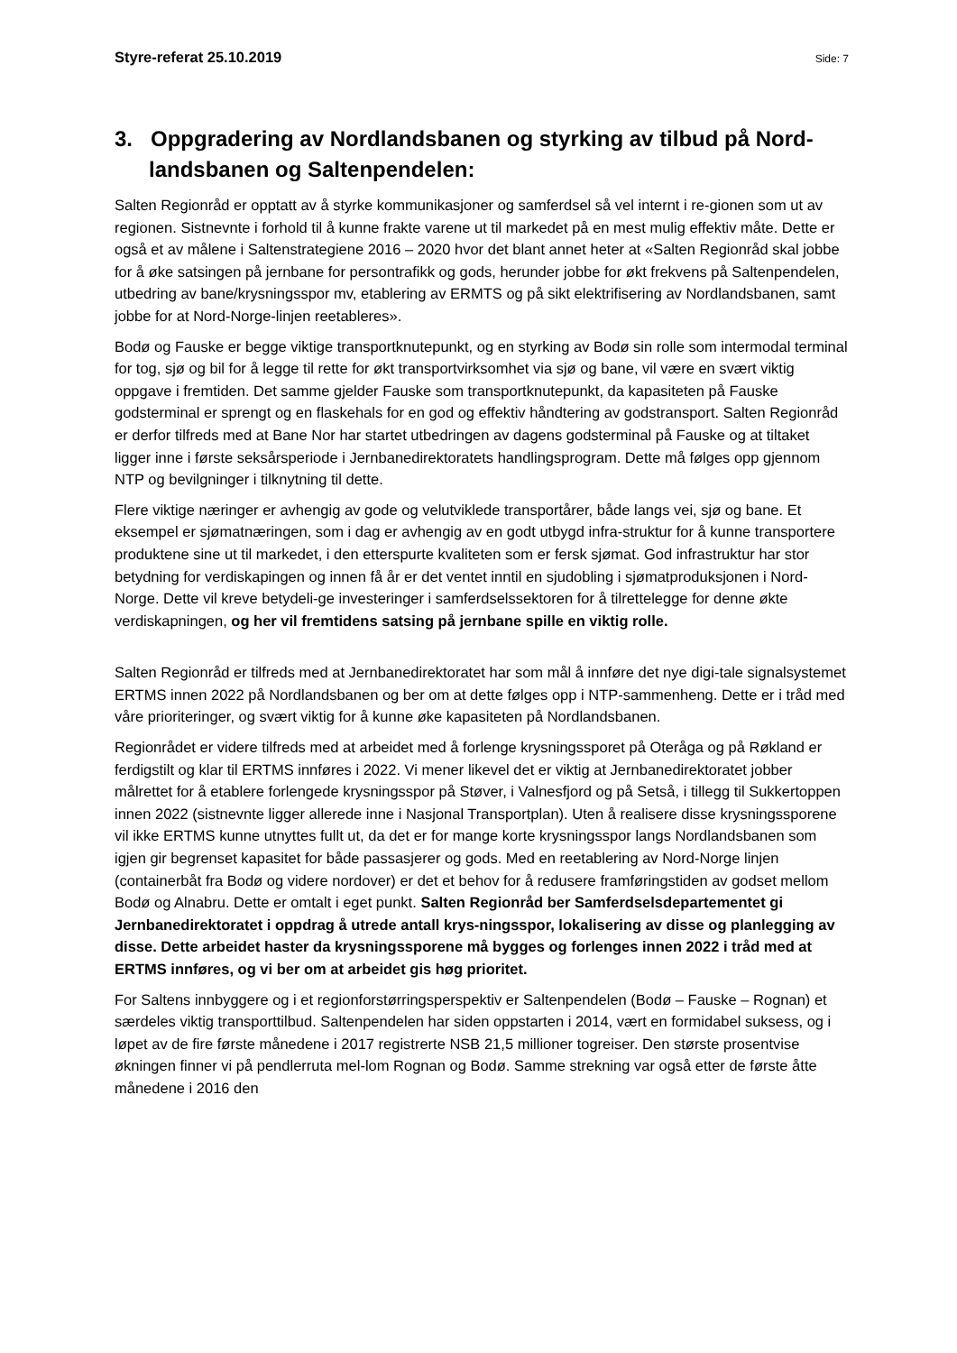Styre-referat 25.10.2019 Side: 7
3. Oppgradering av Nordlandsbanen og styrking av tilbud på Nord-landsbanen og Saltenpendelen:
Salten Regionråd er opptatt av å styrke kommunikasjoner og samferdsel så vel internt i re-gionen som ut av regionen. Sistnevnte i forhold til å kunne frakte varene ut til markedet på en mest mulig effektiv måte. Dette er også et av målene i Saltenstrategiene 2016 – 2020 hvor det blant annet heter at «Salten Regionråd skal jobbe for å øke satsingen på jernbane for persontrafikk og gods, herunder jobbe for økt frekvens på Saltenpendelen, utbedring av bane/krysningsspor mv, etablering av ERMTS og på sikt elektrifisering av Nordlandsbanen, samt jobbe for at Nord-Norge-linjen reetableres».
Bodø og Fauske er begge viktige transportknutepunkt, og en styrking av Bodø sin rolle som intermodal terminal for tog, sjø og bil for å legge til rette for økt transportvirksomhet via sjø og bane, vil være en svært viktig oppgave i fremtiden. Det samme gjelder Fauske som transportknutepunkt, da kapasiteten på Fauske godsterminal er sprengt og en flaskehals for en god og effektiv håndtering av godstransport. Salten Regionråd er derfor tilfreds med at Bane Nor har startet utbedringen av dagens godsterminal på Fauske og at tiltaket ligger inne i første seksårsperiode i Jernbanedirektoratets handlingsprogram. Dette må følges opp gjennom NTP og bevilgninger i tilknytning til dette.
Flere viktige næringer er avhengig av gode og velutviklede transportårer, både langs vei, sjø og bane. Et eksempel er sjømatnæringen, som i dag er avhengig av en godt utbygd infra-struktur for å kunne transportere produktene sine ut til markedet, i den etterspurte kvaliteten som er fersk sjømat. God infrastruktur har stor betydning for verdiskapingen og innen få år er det ventet inntil en sjudobling i sjømatproduksjonen i Nord-Norge. Dette vil kreve betydeli-ge investeringer i samferdselssektoren for å tilrettelegge for denne økte verdiskapningen, og her vil fremtidens satsing på jernbane spille en viktig rolle.
Salten Regionråd er tilfreds med at Jernbanedirektoratet har som mål å innføre det nye digi-tale signalsystemet ERTMS innen 2022 på Nordlandsbanen og ber om at dette følges opp i NTP-sammenheng. Dette er i tråd med våre prioriteringer, og svært viktig for å kunne øke kapasiteten på Nordlandsbanen.
Regionrådet er videre tilfreds med at arbeidet med å forlenge krysningssporet på Oteråga og på Røkland er ferdigstilt og klar til ERTMS innføres i 2022. Vi mener likevel det er viktig at Jernbanedirektoratet jobber målrettet for å etablere forlengede krysningsspor på Støver, i Valnesfjord og på Setså, i tillegg til Sukkertoppen innen 2022 (sistnevnte ligger allerede inne i Nasjonal Transportplan). Uten å realisere disse krysningssporene vil ikke ERTMS kunne utnyttes fullt ut, da det er for mange korte krysningsspor langs Nordlandsbanen som igjen gir begrenset kapasitet for både passasjerer og gods. Med en reetablering av Nord-Norge linjen (containerbåt fra Bodø og videre nordover) er det et behov for å redusere framføringstiden av godset mellom Bodø og Alnabru. Dette er omtalt i eget punkt. Salten Regionråd ber Samferdselsdepartementet gi Jernbanedirektoratet i oppdrag å utrede antall krys-ningsspor, lokalisering av disse og planlegging av disse. Dette arbeidet haster da krysningssporene må bygges og forlenges innen 2022 i tråd med at ERTMS innføres, og vi ber om at arbeidet gis høg prioritet.
For Saltens innbyggere og i et regionforstørringsperspektiv er Saltenpendelen (Bodø – Fauske – Rognan) et særdeles viktig transporttilbud. Saltenpendelen har siden oppstarten i 2014, vært en formidabel suksess, og i løpet av de fire første månedene i 2017 registrerte NSB 21,5 millioner togreiser. Den største prosentvise økningen finner vi på pendlerruta mel-lom Rognan og Bodø. Samme strekning var også etter de første åtte månedene i 2016 den